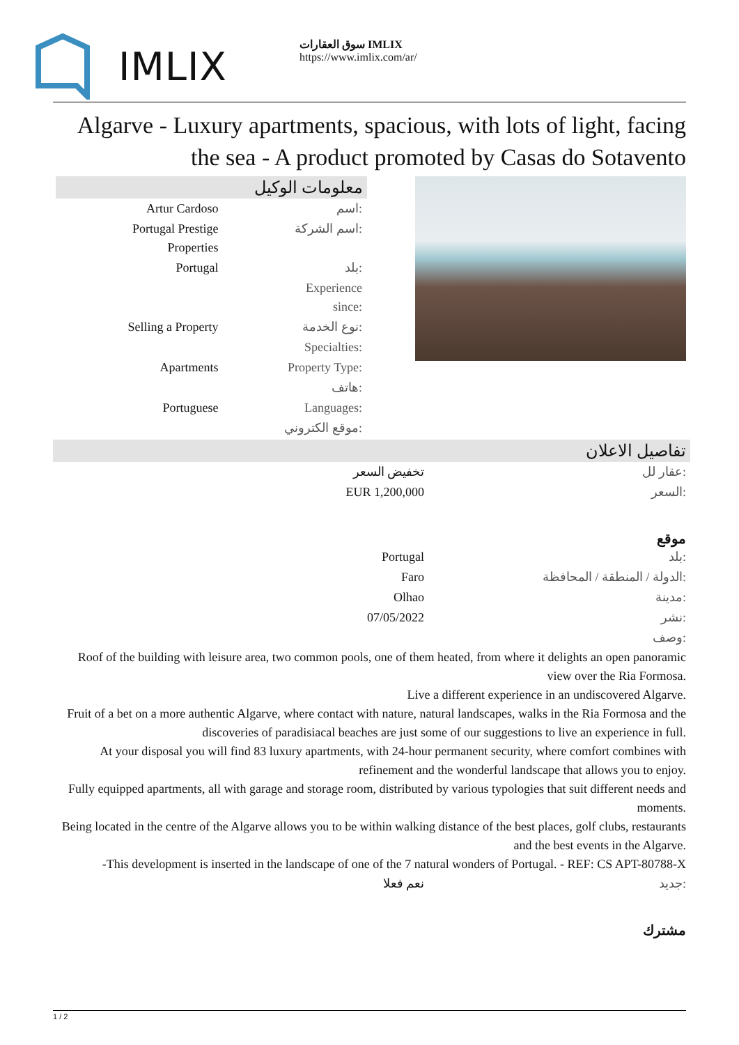IMLIX
سوق العقارات IMLIX
https://www.imlix.com/ar/
Algarve - Luxury apartments, spacious, with lots of light, facing the sea - A product promoted by Casas do Sotavento
معلومات الوكيل
| Artur Cardoso | اسم: |
| Portugal Prestige Properties | اسم الشركة: |
| Portugal | بلد: |
| | Experience since: |
| Selling a Property | نوع الخدمة: |
| | Specialties: |
| Apartments | Property Type: |
| | هاتف: |
| Portuguese | Languages: |
| | موقع الكتروني: |
تفاصيل الاعلان
| تخفيض السعر | عقار لل: |
| EUR 1,200,000 | السعر: |
موقع
| Portugal | بلد: |
| Faro | الدولة / المنطقة / المحافظة: |
| Olhao | مدينة: |
| 07/05/2022 | نشر: |
| | وصف: |
Roof of the building with leisure area, two common pools, one of them heated, from where it delights an open panoramic view over the Ria Formosa.
Live a different experience in an undiscovered Algarve.
Fruit of a bet on a more authentic Algarve, where contact with nature, natural landscapes, walks in the Ria Formosa and the discoveries of paradisiacal beaches are just some of our suggestions to live an experience in full.
At your disposal you will find 83 luxury apartments, with 24-hour permanent security, where comfort combines with refinement and the wonderful landscape that allows you to enjoy.
Fully equipped apartments, all with garage and storage room, distributed by various typologies that suit different needs and moments.
Being located in the centre of the Algarve allows you to be within walking distance of the best places, golf clubs, restaurants and the best events in the Algarve.
-This development is inserted in the landscape of one of the 7 natural wonders of Portugal. - REF: CS APT-80788-X
| نعم فعلا | جديد: |
مشترك
1 / 2